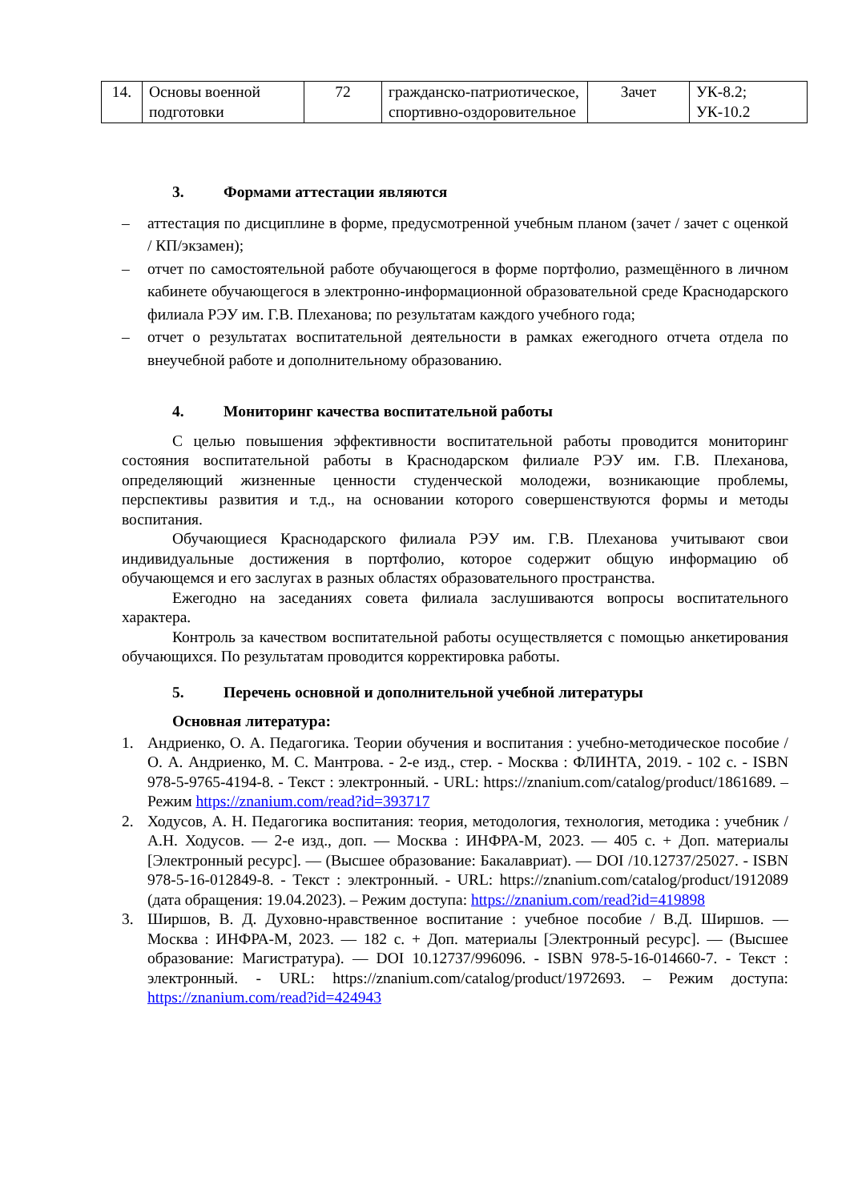| 14. | Основы военной подготовки | 72 | гражданско-патриотическое, спортивно-оздоровительное | Зачет | УК-8.2; УК-10.2 |
3. Формами аттестации являются
– аттестация по дисциплине в форме, предусмотренной учебным планом (зачет / зачет с оценкой / КП/экзамен);
– отчет по самостоятельной работе обучающегося в форме портфолио, размещённого в личном кабинете обучающегося в электронно-информационной образовательной среде Краснодарского филиала РЭУ им. Г.В. Плеханова; по результатам каждого учебного года;
– отчет о результатах воспитательной деятельности в рамках ежегодного отчета отдела по внеучебной работе и дополнительному образованию.
4. Мониторинг качества воспитательной работы
С целью повышения эффективности воспитательной работы проводится мониторинг состояния воспитательной работы в Краснодарском филиале РЭУ им. Г.В. Плеханова, определяющий жизненные ценности студенческой молодежи, возникающие проблемы, перспективы развития и т.д., на основании которого совершенствуются формы и методы воспитания.
Обучающиеся Краснодарского филиала РЭУ им. Г.В. Плеханова учитывают свои индивидуальные достижения в портфолио, которое содержит общую информацию об обучающемся и его заслугах в разных областях образовательного пространства.
Ежегодно на заседаниях совета филиала заслушиваются вопросы воспитательного характера.
Контроль за качеством воспитательной работы осуществляется с помощью анкетирования обучающихся. По результатам проводится корректировка работы.
5. Перечень основной и дополнительной учебной литературы
Основная литература:
1. Андриенко, О. А. Педагогика. Теории обучения и воспитания : учебно-методическое пособие / О. А. Андриенко, М. С. Мантрова. - 2-е изд., стер. - Москва : ФЛИНТА, 2019. - 102 с. - ISBN 978-5-9765-4194-8. - Текст : электронный. - URL: https://znanium.com/catalog/product/1861689. – Режим https://znanium.com/read?id=393717
2. Ходусов, А. Н. Педагогика воспитания: теория, методология, технология, методика : учебник / А.Н. Ходусов. — 2-е изд., доп. — Москва : ИНФРА-М, 2023. — 405 с. + Доп. материалы [Электронный ресурс]. — (Высшее образование: Бакалавриат). — DOI /10.12737/25027. - ISBN 978-5-16-012849-8. - Текст : электронный. - URL: https://znanium.com/catalog/product/1912089 (дата обращения: 19.04.2023). – Режим доступа: https://znanium.com/read?id=419898
3. Ширшов, В. Д. Духовно-нравственное воспитание : учебное пособие / В.Д. Ширшов. — Москва : ИНФРА-М, 2023. — 182 с. + Доп. материалы [Электронный ресурс]. — (Высшее образование: Магистратура). — DOI 10.12737/996096. - ISBN 978-5-16-014660-7. - Текст : электронный. - URL: https://znanium.com/catalog/product/1972693. – Режим доступа: https://znanium.com/read?id=424943